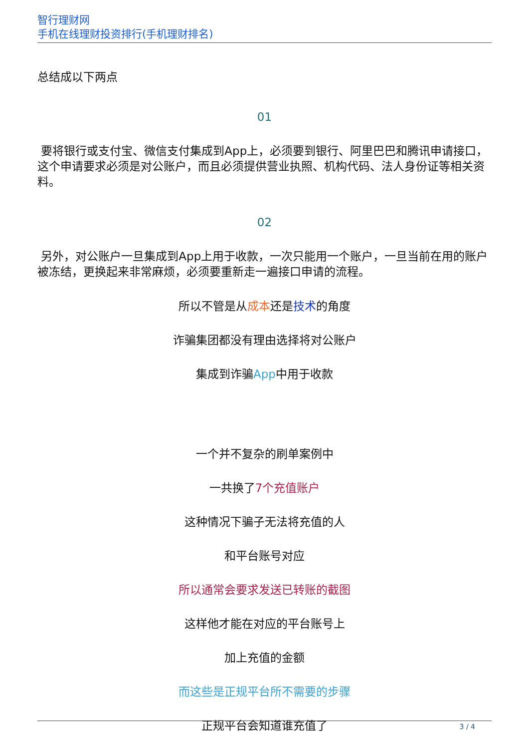智行理财网
手机在线理财投资排行(手机理财排名)
总结成以下两点
01
要将银行或支付宝、微信支付集成到App上，必须要到银行、阿里巴巴和腾讯申请接口，这个申请要求必须是对公账户，而且必须提供营业执照、机构代码、法人身份证等相关资料。
02
另外，对公账户一旦集成到App上用于收款，一次只能用一个账户，一旦当前在用的账户被冻结，更换起来非常麻烦，必须要重新走一遍接口申请的流程。
所以不管是从成本还是技术的角度
诈骗集团都没有理由选择将对公账户
集成到诈骗App中用于收款
一个并不复杂的刷单案例中
一共换了7个充值账户
这种情况下骗子无法将充值的人
和平台账号对应
所以通常会要求发送已转账的截图
这样他才能在对应的平台账号上
加上充值的金额
而这些是正规平台所不需要的步骤
正规平台会知道谁充值了
3 / 4